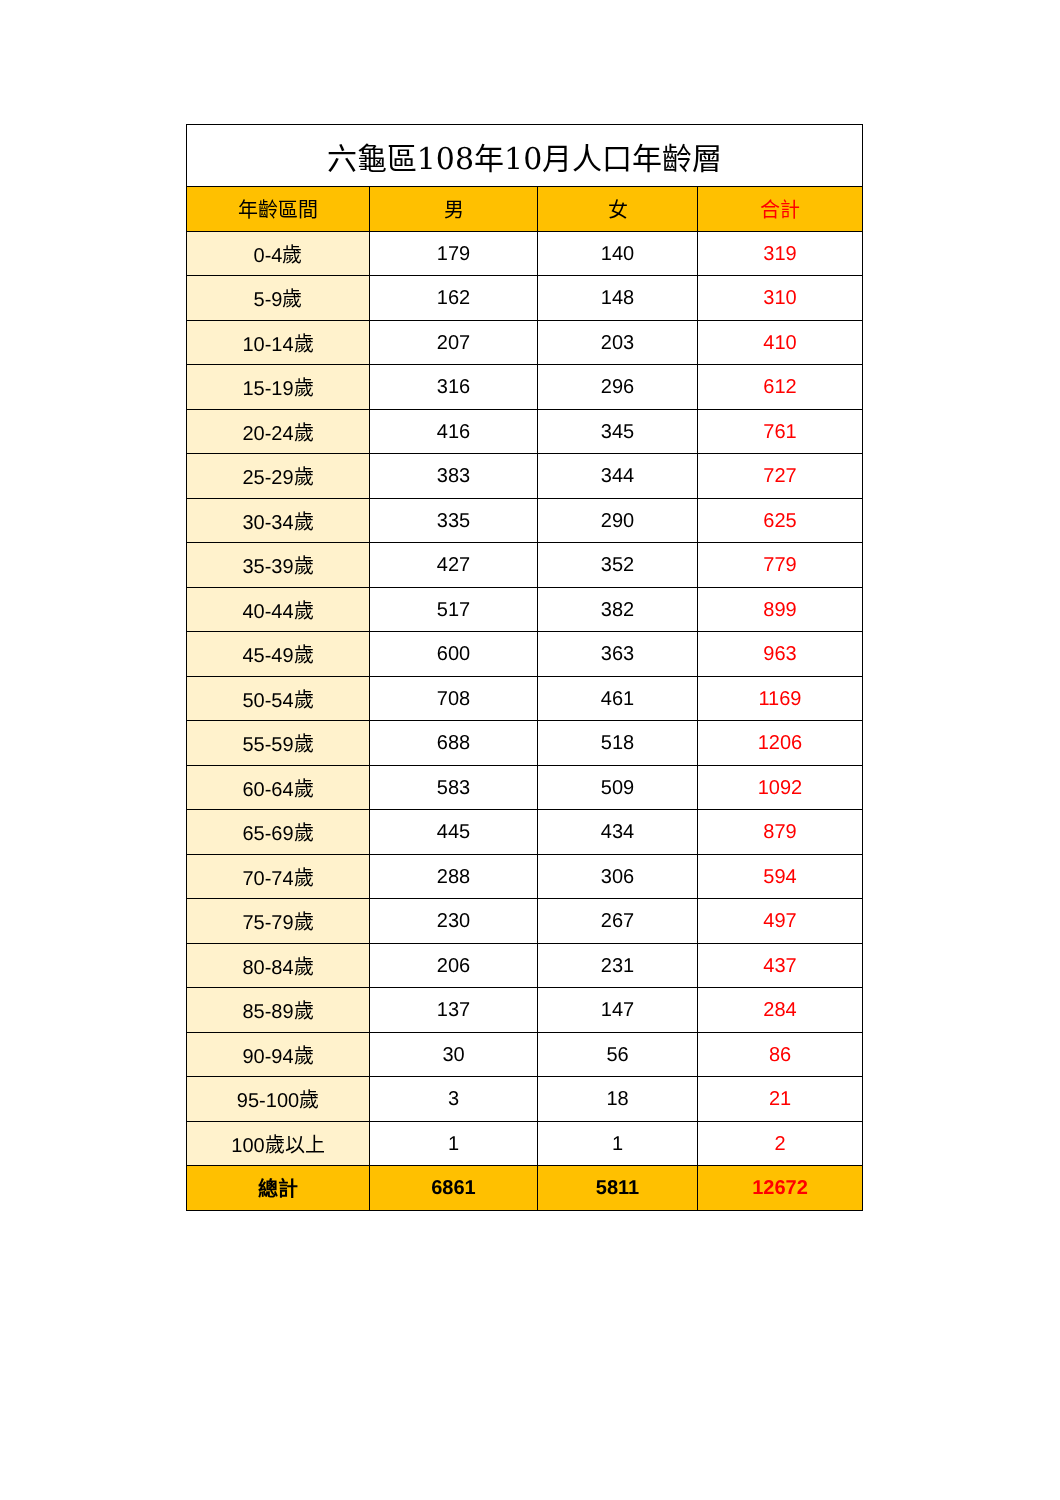| 六龜區108年10月人口年齡層 | | | |
| --- | --- | --- | --- |
| 年齡區間 | 男 | 女 | 合計 |
| 0-4歲 | 179 | 140 | 319 |
| 5-9歲 | 162 | 148 | 310 |
| 10-14歲 | 207 | 203 | 410 |
| 15-19歲 | 316 | 296 | 612 |
| 20-24歲 | 416 | 345 | 761 |
| 25-29歲 | 383 | 344 | 727 |
| 30-34歲 | 335 | 290 | 625 |
| 35-39歲 | 427 | 352 | 779 |
| 40-44歲 | 517 | 382 | 899 |
| 45-49歲 | 600 | 363 | 963 |
| 50-54歲 | 708 | 461 | 1169 |
| 55-59歲 | 688 | 518 | 1206 |
| 60-64歲 | 583 | 509 | 1092 |
| 65-69歲 | 445 | 434 | 879 |
| 70-74歲 | 288 | 306 | 594 |
| 75-79歲 | 230 | 267 | 497 |
| 80-84歲 | 206 | 231 | 437 |
| 85-89歲 | 137 | 147 | 284 |
| 90-94歲 | 30 | 56 | 86 |
| 95-100歲 | 3 | 18 | 21 |
| 100歲以上 | 1 | 1 | 2 |
| 總計 | 6861 | 5811 | 12672 |